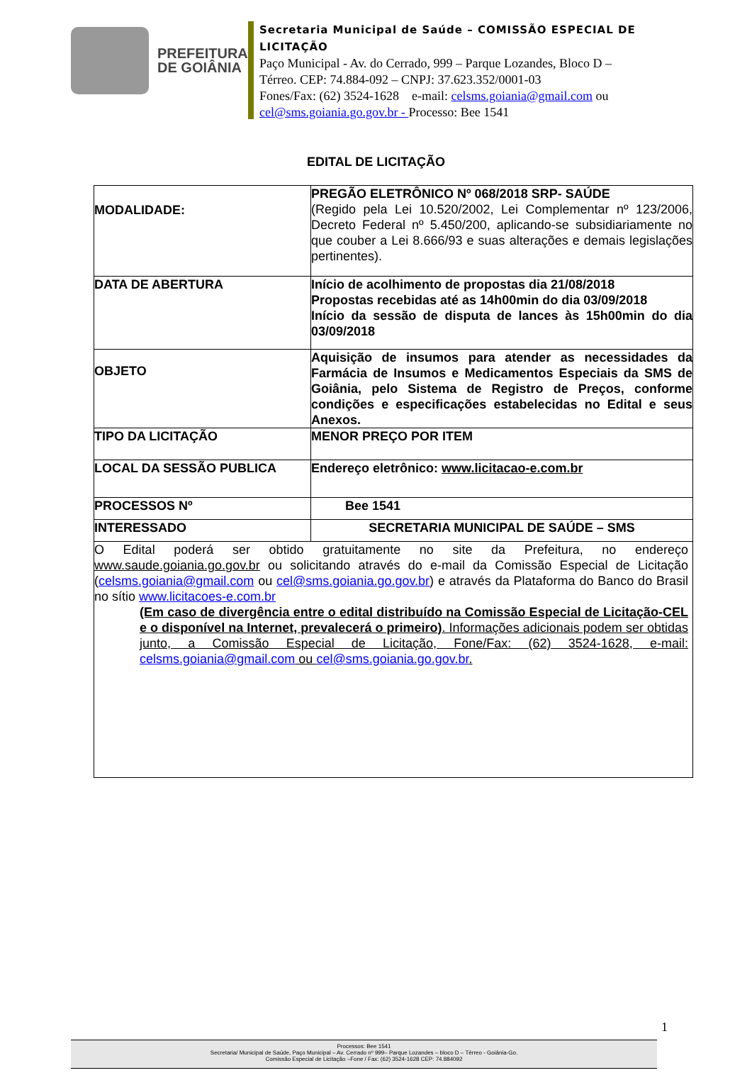PREFEITURA
DE GOIÂNIA
Secretaria Municipal de Saúde – COMISSÃO ESPECIAL DE
LICITAÇÃO
Paço Municipal - Av. do Cerrado, 999 – Parque Lozandes, Bloco D –
Térreo. CEP: 74.884-092 – CNPJ: 37.623.352/0001-03
Fones/Fax: (62) 3524-1628 e-mail: celsms.goiania@gmail.com ou
cel@sms.goiania.go.gov.br - Processo: Bee 1541
EDITAL DE LICITAÇÃO
| MODALIDADE: | PREGÃO ELETRÔNICO Nº 068/2018 SRP- SAÚDE (Regido pela Lei 10.520/2002, Lei Complementar nº 123/2006, Decreto Federal nº 5.450/200, aplicando-se subsidiariamente no que couber a Lei 8.666/93 e suas alterações e demais legislações pertinentes). |
| DATA DE ABERTURA | Início de acolhimento de propostas dia 21/08/2018 Propostas recebidas até as 14h00min do dia 03/09/2018 Início da sessão de disputa de lances às 15h00min do dia 03/09/2018 |
| OBJETO | Aquisição de insumos para atender as necessidades da Farmácia de Insumos e Medicamentos Especiais da SMS de Goiânia, pelo Sistema de Registro de Preços, conforme condições e especificações estabelecidas no Edital e seus Anexos. |
| TIPO DA LICITAÇÃO | MENOR PREÇO POR ITEM |
| LOCAL DA SESSÃO PUBLICA | Endereço eletrônico: www.licitacao-e.com.br |
| PROCESSOS Nº | Bee 1541 |
| INTERESSADO | SECRETARIA MUNICIPAL DE SAÚDE – SMS |
| O Edital poderá ser obtido gratuitamente no site da Prefeitura, no endereço www.saude.goiania.go.gov.br ou solicitando através do e-mail da Comissão Especial de Licitação ( celsms.goiania@gmail.com ou cel@sms.goiania.go.gov.br ) e através da Plataforma do Banco do Brasil no sítio www.licitacoes-e.com.br (Em caso de divergência entre o edital distribuído na Comissão Especial de Licitação-CEL e o disponível na Internet, prevalecerá o primeiro) . Informações adicionais podem ser obtidas junto, a Comissão Especial de Licitação, Fone/Fax: (62) 3524-1628, e-mail: celsms.goiania@gmail.com ou cel@sms.goiania.go.gov.br . | |
1
Processos: Bee 1541
Secretaria/ Municipal de Saúde, Paço Municipal – Av. Cerrado nº 999– Parque Lozandes – bloco D – Térreo - Goiânia-Go.
Comissão Especial de Licitação –Fone / Fax: (62) 3524-1628 CEP: 74.884092